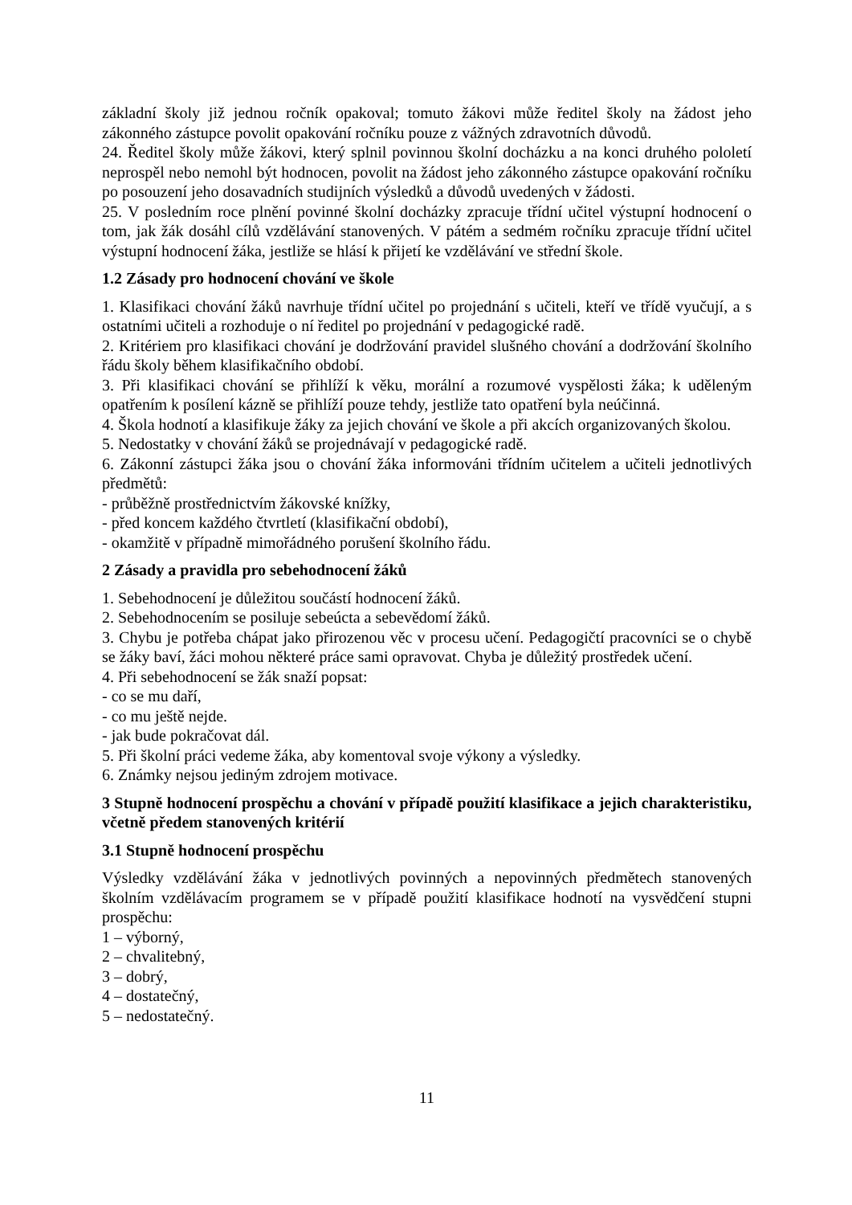základní školy již jednou ročník opakoval; tomuto žákovi může ředitel školy na žádost jeho zákonného zástupce povolit opakování ročníku pouze z vážných zdravotních důvodů.
24. Ředitel školy může žákovi, který splnil povinnou školní docházku a na konci druhého pololetí neprospěl nebo nemohl být hodnocen, povolit na žádost jeho zákonného zástupce opakování ročníku po posouzení jeho dosavadních studijních výsledků a důvodů uvedených v žádosti.
25. V posledním roce plnění povinné školní docházky zpracuje třídní učitel výstupní hodnocení o tom, jak žák dosáhl cílů vzdělávání stanovených. V pátém a sedmém ročníku zpracuje třídní učitel výstupní hodnocení žáka, jestliže se hlásí k přijetí ke vzdělávání ve střední škole.
1.2 Zásady pro hodnocení chování ve škole
1. Klasifikaci chování žáků navrhuje třídní učitel po projednání s učiteli, kteří ve třídě vyučují, a s ostatními učiteli a rozhoduje o ní ředitel po projednání v pedagogické radě.
2. Kritériem pro klasifikaci chování je dodržování pravidel slušného chování a dodržování školního řádu školy během klasifikačního období.
3. Při klasifikaci chování se přihlíží k věku, morální a rozumové vyspělosti žáka; k uděleným opatřením k posílení kázně se přihlíží pouze tehdy, jestliže tato opatření byla neúčinná.
4. Škola hodnotí a klasifikuje žáky za jejich chování ve škole a při akcích organizovaných školou.
5. Nedostatky v chování žáků se projednávají v pedagogické radě.
6. Zákonní zástupci žáka jsou o chování žáka informováni třídním učitelem a učiteli jednotlivých předmětů:
- průběžně prostřednictvím žákovské knížky,
- před koncem každého čtvrtletí (klasifikační období),
- okamžitě v případně mimořádného porušení školního řádu.
2 Zásady a pravidla pro sebehodnocení žáků
1. Sebehodnocení je důležitou součástí hodnocení žáků.
2. Sebehodnocením se posiluje sebeúcta a sebevědomí žáků.
3. Chybu je potřeba chápat jako přirozenou věc v procesu učení. Pedagogičtí pracovníci se o chybě se žáky baví, žáci mohou některé práce sami opravovat. Chyba je důležitý prostředek učení.
4. Při sebehodnocení se žák snaží popsat:
- co se mu daří,
- co mu ještě nejde.
- jak bude pokračovat dál.
5. Při školní práci vedeme žáka, aby komentoval svoje výkony a výsledky.
6. Známky nejsou jediným zdrojem motivace.
3 Stupně hodnocení prospěchu a chování v případě použití klasifikace a jejich charakteristiku, včetně předem stanovených kritérií
3.1 Stupně hodnocení prospěchu
Výsledky vzdělávání žáka v jednotlivých povinných a nepovinných předmětech stanovených školním vzdělávacím programem se v případě použití klasifikace hodnotí na vysvědčení stupni prospěchu:
1 – výborný,
2 – chvalitebný,
3 – dobrý,
4 – dostatečný,
5 – nedostatečný.
11